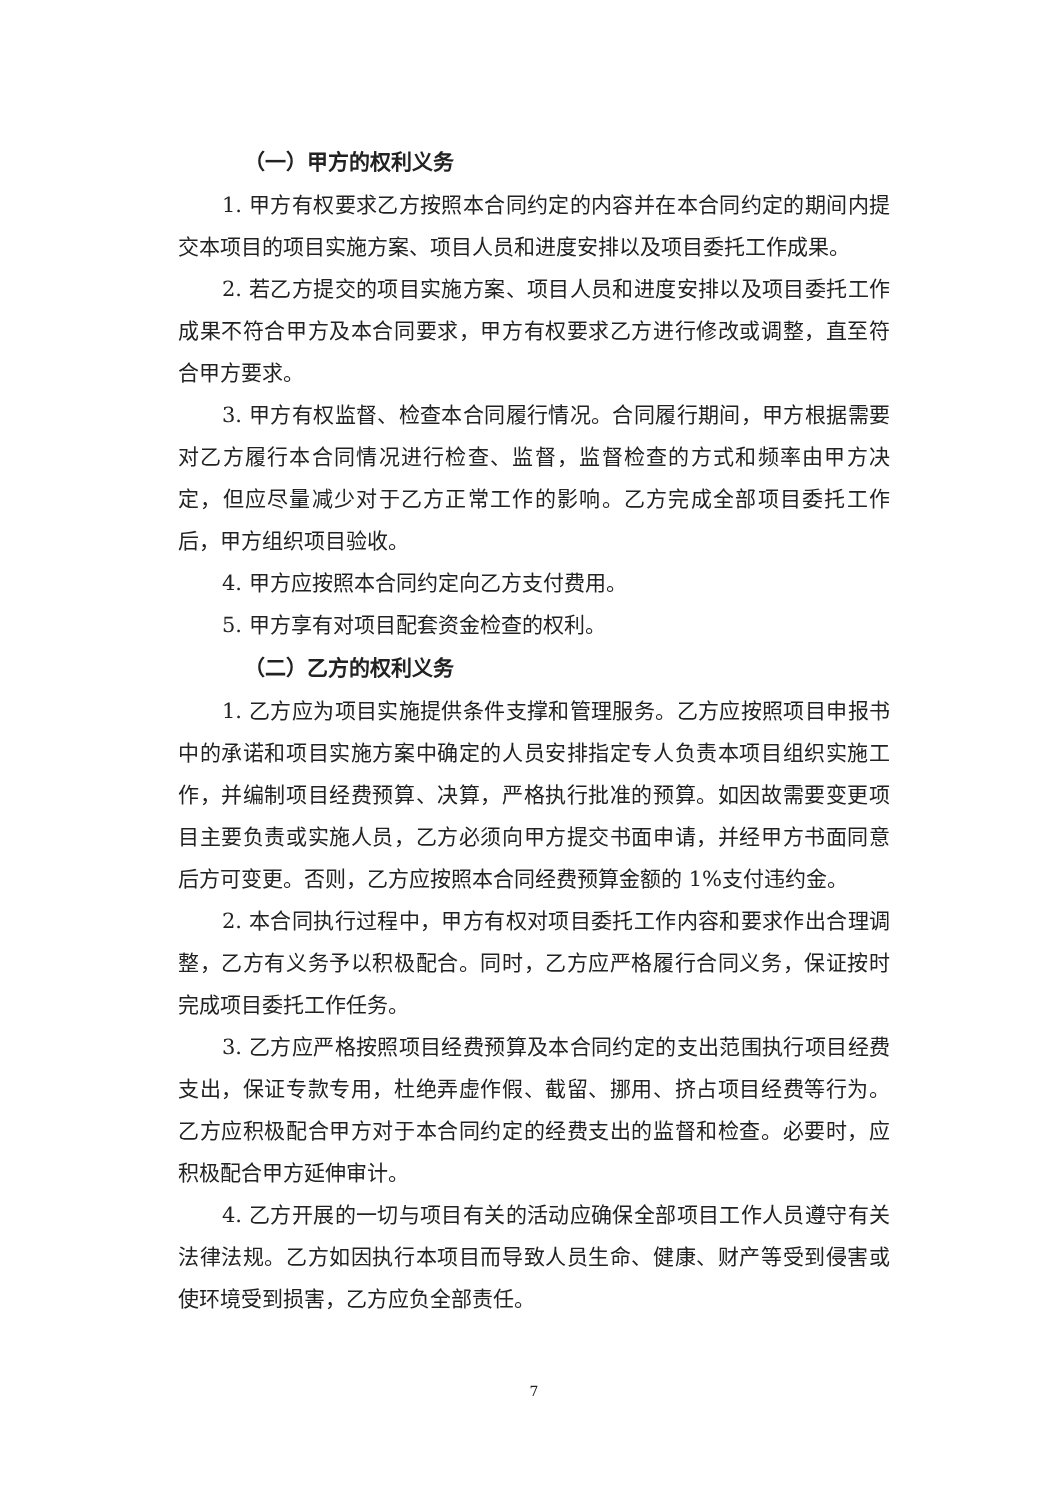（一）甲方的权利义务
1. 甲方有权要求乙方按照本合同约定的内容并在本合同约定的期间内提交本项目的项目实施方案、项目人员和进度安排以及项目委托工作成果。
2. 若乙方提交的项目实施方案、项目人员和进度安排以及项目委托工作成果不符合甲方及本合同要求，甲方有权要求乙方进行修改或调整，直至符合甲方要求。
3. 甲方有权监督、检查本合同履行情况。合同履行期间，甲方根据需要对乙方履行本合同情况进行检查、监督，监督检查的方式和频率由甲方决定，但应尽量减少对于乙方正常工作的影响。乙方完成全部项目委托工作后，甲方组织项目验收。
4. 甲方应按照本合同约定向乙方支付费用。
5. 甲方享有对项目配套资金检查的权利。
（二）乙方的权利义务
1. 乙方应为项目实施提供条件支撑和管理服务。乙方应按照项目申报书中的承诺和项目实施方案中确定的人员安排指定专人负责本项目组织实施工作，并编制项目经费预算、决算，严格执行批准的预算。如因故需要变更项目主要负责或实施人员，乙方必须向甲方提交书面申请，并经甲方书面同意后方可变更。否则，乙方应按照本合同经费预算金额的 1%支付违约金。
2. 本合同执行过程中，甲方有权对项目委托工作内容和要求作出合理调整，乙方有义务予以积极配合。同时，乙方应严格履行合同义务，保证按时完成项目委托工作任务。
3. 乙方应严格按照项目经费预算及本合同约定的支出范围执行项目经费支出，保证专款专用，杜绝弄虚作假、截留、挪用、挤占项目经费等行为。乙方应积极配合甲方对于本合同约定的经费支出的监督和检查。必要时，应积极配合甲方延伸审计。
4. 乙方开展的一切与项目有关的活动应确保全部项目工作人员遵守有关法律法规。乙方如因执行本项目而导致人员生命、健康、财产等受到侵害或使环境受到损害，乙方应负全部责任。
7